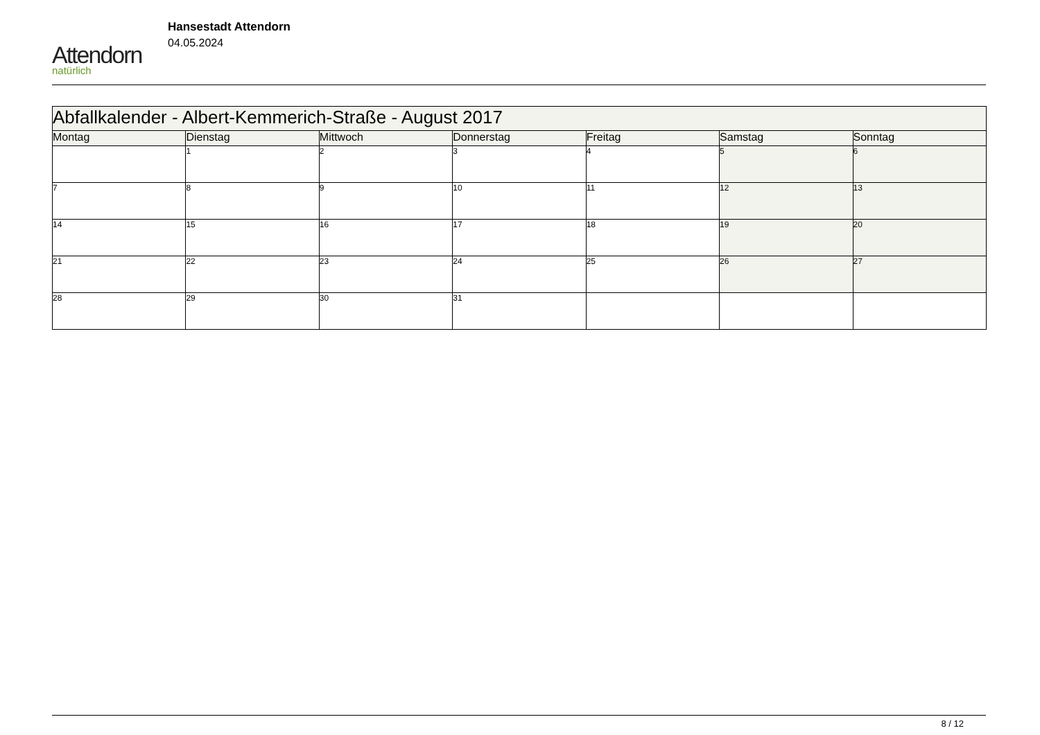Attendorn
natürlich
Hansestadt Attendorn
04.05.2024
| Abfallkalender - Albert-Kemmerich-Straße - August 2017 | | | | | | |
| --- | --- | --- | --- | --- | --- | --- |
| Montag | Dienstag | Mittwoch | Donnerstag | Freitag | Samstag | Sonntag |
| | 1 | 2 | 3 | 4 | 5 | 6 |
| 7 | 8 | 9 | 10 | 11 | 12 | 13 |
| 14 | 15 | 16 | 17 | 18 | 19 | 20 |
| 21 | 22 | 23 | 24 | 25 | 26 | 27 |
| 28 | 29 | 30 | 31 | | | |
8 / 12